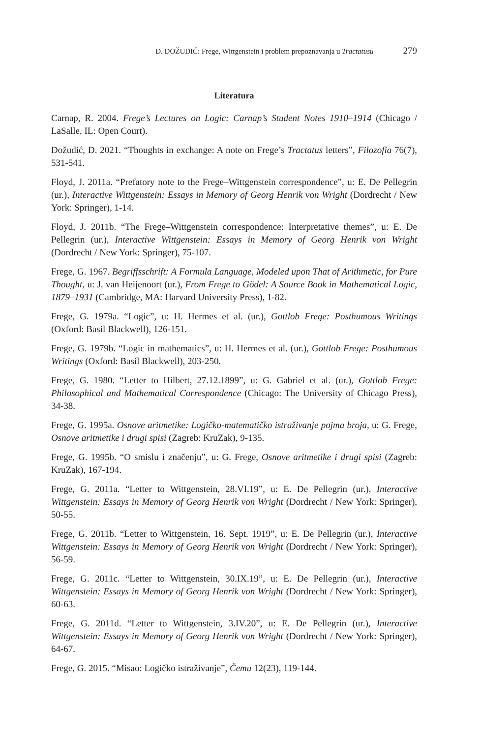D. DOŽUDIĆ: Frege, Wittgenstein i problem prepoznavanja u Tractatusu 279
Literatura
Carnap, R. 2004. Frege’s Lectures on Logic: Carnap’s Student Notes 1910–1914 (Chicago / LaSalle, IL: Open Court).
Dožudić, D. 2021. “Thoughts in exchange: A note on Frege’s Tractatus letters”, Filozofia 76(7), 531-541.
Floyd, J. 2011a. “Prefatory note to the Frege–Wittgenstein correspondence”, u: E. De Pellegrin (ur.), Interactive Wittgenstein: Essays in Memory of Georg Henrik von Wright (Dordrecht / New York: Springer), 1-14.
Floyd, J. 2011b. “The Frege–Wittgenstein correspondence: Interpretative themes”, u: E. De Pellegrin (ur.), Interactive Wittgenstein: Essays in Memory of Georg Henrik von Wright (Dordrecht / New York: Springer), 75-107.
Frege, G. 1967. Begriffsschrift: A Formula Language, Modeled upon That of Arithmetic, for Pure Thought, u: J. van Heijenoort (ur.), From Frege to Gödel: A Source Book in Mathematical Logic, 1879–1931 (Cambridge, MA: Harvard University Press), 1-82.
Frege, G. 1979a. “Logic”, u: H. Hermes et al. (ur.), Gottlob Frege: Posthumous Writings (Oxford: Basil Blackwell), 126-151.
Frege, G. 1979b. “Logic in mathematics”, u: H. Hermes et al. (ur.), Gottlob Frege: Posthumous Writings (Oxford: Basil Blackwell), 203-250.
Frege, G. 1980. “Letter to Hilbert, 27.12.1899”, u: G. Gabriel et al. (ur.), Gottlob Frege: Philosophical and Mathematical Correspondence (Chicago: The University of Chicago Press), 34-38.
Frege, G. 1995a. Osnove aritmetike: Logičko-matematičko istraživanje pojma broja, u: G. Frege, Osnove aritmetike i drugi spisi (Zagreb: KruZak), 9-135.
Frege, G. 1995b. “O smislu i značenju”, u: G. Frege, Osnove aritmetike i drugi spisi (Zagreb: KruZak), 167-194.
Frege, G. 2011a. “Letter to Wittgenstein, 28.VI.19”, u: E. De Pellegrin (ur.), Interactive Wittgenstein: Essays in Memory of Georg Henrik von Wright (Dordrecht / New York: Springer), 50-55.
Frege, G. 2011b. “Letter to Wittgenstein, 16. Sept. 1919”, u: E. De Pellegrin (ur.), Interactive Wittgenstein: Essays in Memory of Georg Henrik von Wright (Dordrecht / New York: Springer), 56-59.
Frege, G. 2011c. “Letter to Wittgenstein, 30.IX.19”, u: E. De Pellegrin (ur.), Interactive Wittgenstein: Essays in Memory of Georg Henrik von Wright (Dordrecht / New York: Springer), 60-63.
Frege, G. 2011d. “Letter to Wittgenstein, 3.IV.20”, u: E. De Pellegrin (ur.), Interactive Wittgenstein: Essays in Memory of Georg Henrik von Wright (Dordrecht / New York: Springer), 64-67.
Frege, G. 2015. “Misao: Logičko istraživanje”, Čemu 12(23), 119-144.